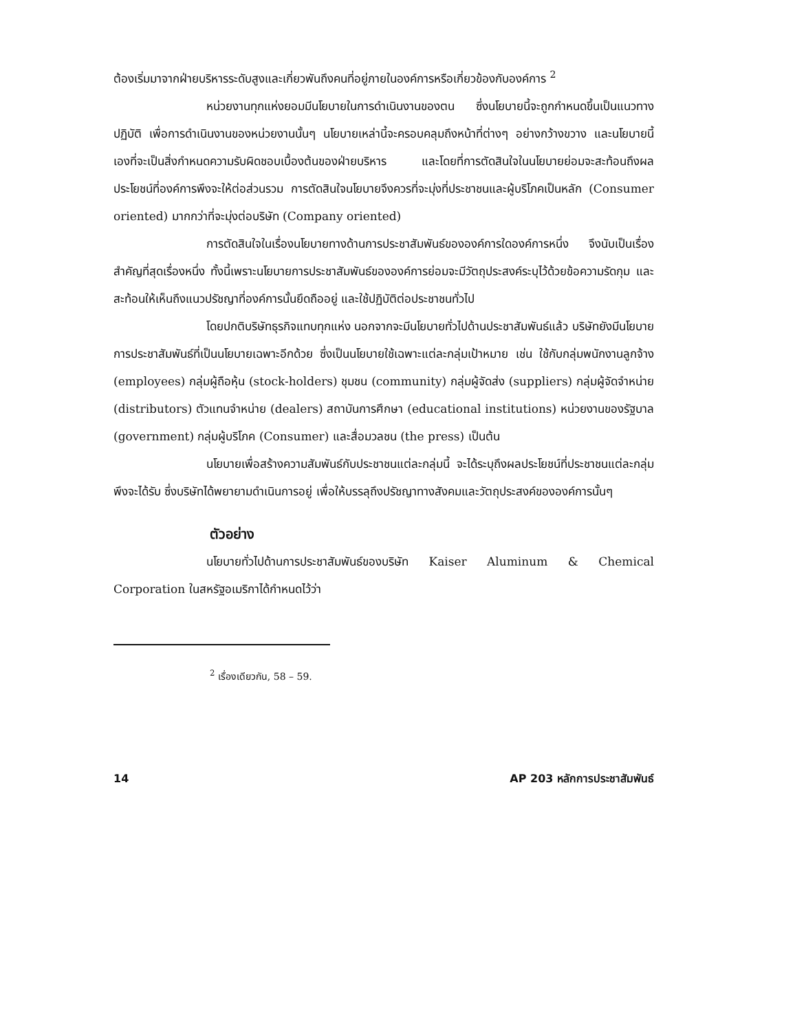ต้องเริ่มมาจากฝ่ายบริหารระดับสูงและเกี่ยวพันถึงคนที่อยู่ภายในองค์การหรือเกี่ยวข้องกับองค์การ <sup>2</sup>
หน่วยงานทุกแห่งยอมมีนโยบายในการดำเนินงานของตน ซึ่งนโยบายนี้จะถูกกำหนดขึ้นเป็นแนวทางปฏิบัติ เพื่อการดำเนินงานของหน่วยงานนั้นๆ นโยบายเหล่านี้จะครอบคลุมถึงหน้าที่ต่างๆ อย่างกว้างขวาง และนโยบายนี้เองที่จะเป็นสิ่งกำหนดความรับผิดชอบเบื้องต้นของฝ่ายบริหาร และโดยที่การตัดสินใจในนโยบายย่อมจะสะท้อนถึงผลประโยชน์ที่องค์การพึงจะให้ต่อส่วนรวม การตัดสินใจนโยบายจึงควรที่จะมุ่งที่ประชาชนและผู้บริโภคเป็นหลัก (Consumer oriented) มากกว่าที่จะมุ่งต่อบริษัท (Company oriented)
การตัดสินใจในเรื่องนโยบายทางด้านการประชาสัมพันธ์ขององค์การใดองค์การหนึ่ง จึงนับเป็นเรื่องสำคัญที่สุดเรื่องหนึ่ง ทั้งนี้เพราะนโยบายการประชาสัมพันธ์ขององค์การย่อมจะมีวัตถุประสงค์ระบุไว้ด้วยข้อความรัดกุม และสะท้อนให้เห็นถึงแนวปรัชญาที่องค์การนั้นยึดถืออยู่ และใช้ปฏิบัติต่อประชาชนทั่วไป
โดยปกติบริษัทธุรกิจแทบทุกแห่ง นอกจากจะมีนโยบายทั่วไปด้านประชาสัมพันธ์แล้ว บริษัทยังมีนโยบายการประชาสัมพันธ์ที่เป็นนโยบายเฉพาะอีกด้วย ซึ่งเป็นนโยบายใช้เฉพาะแต่ละกลุ่มเป้าหมาย เช่น ใช้กับกลุ่มพนักงานลูกจ้าง (employees) กลุ่มผู้ถือหุ้น (stock-holders) ชุมชน (community) กลุ่มผู้จัดส่ง (suppliers) กลุ่มผู้จัดจำหน่าย (distributors) ตัวแทนจำหน่าย (dealers) สถาบันการศึกษา (educational institutions) หน่วยงานของรัฐบาล (government) กลุ่มผู้บริโภค (Consumer) และสื่อมวลชน (the press) เป็นต้น
นโยบายเพื่อสร้างความสัมพันธ์กับประชาชนแต่ละกลุ่มนี้ จะได้ระบุถึงผลประโยชน์ที่ประชาชนแต่ละกลุ่มพึงจะได้รับ ซึ่งบริษัทได้พยายามดำเนินการอยู่ เพื่อให้บรรลุถึงปรัชญาทางสังคมและวัตถุประสงค์ขององค์การนั้นๆ
ตัวอย่าง
นโยบายทั่วไปด้านการประชาสัมพันธ์ของบริษัท Kaiser Aluminum & Chemical Corporation ในสหรัฐอเมริกาได้กำหนดไว้ว่า
<sup>2</sup> เรื่องเดียวกัน, 58 – 59.
14 AP 203 หลักการประชาสัมพันธ์